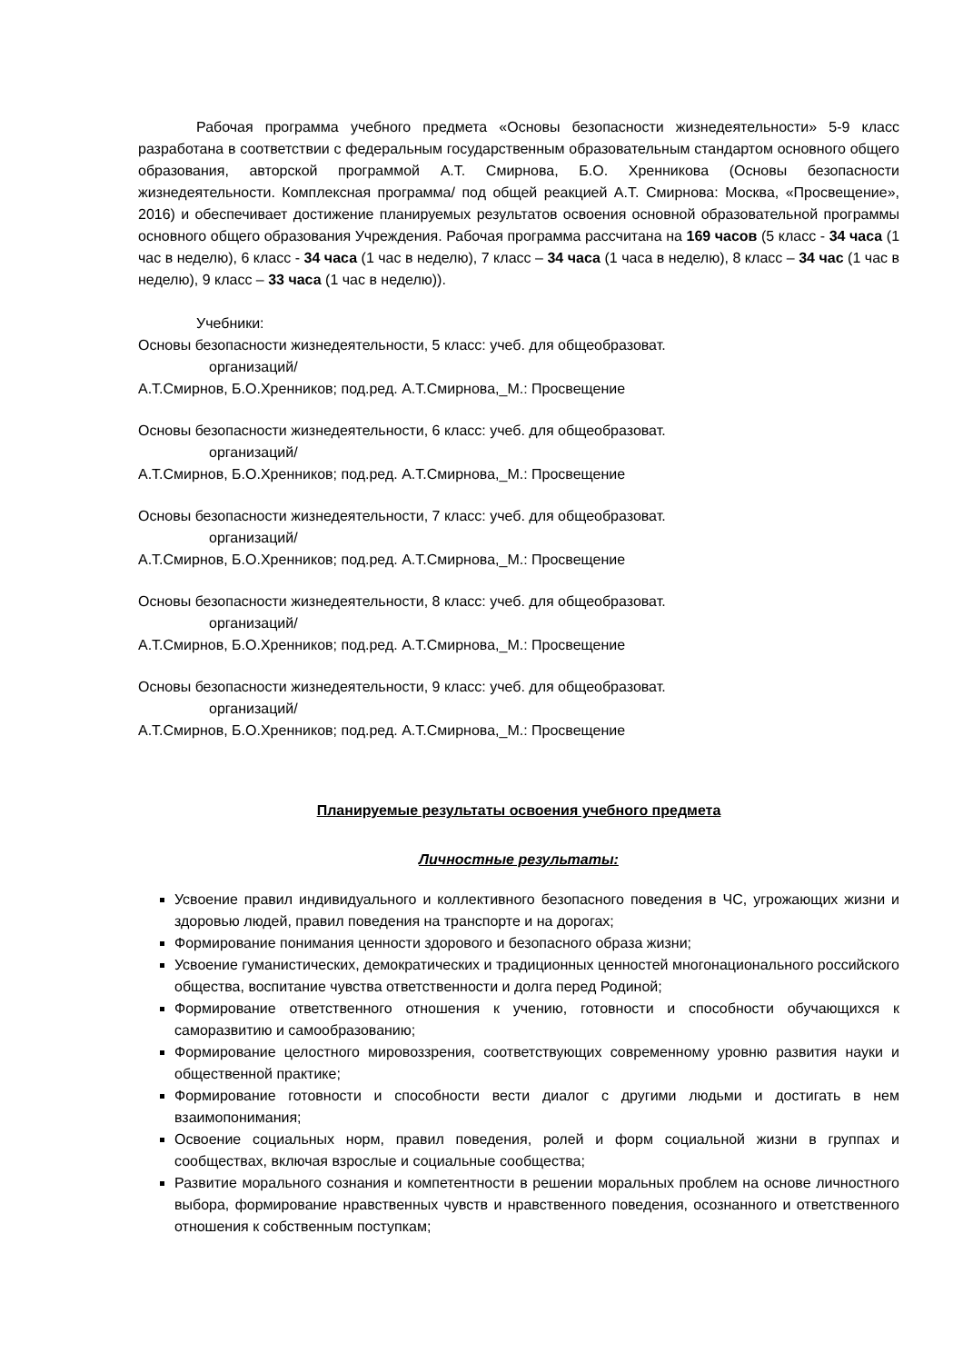Рабочая программа учебного предмета «Основы безопасности жизнедеятельности» 5-9 класс разработана в соответствии с федеральным государственным образовательным стандартом основного общего образования, авторской программой А.Т. Смирнова, Б.О. Хренникова (Основы безопасности жизнедеятельности. Комплексная программа/ под общей реакцией А.Т. Смирнова: Москва, «Просвещение», 2016) и обеспечивает достижение планируемых результатов освоения основной образовательной программы основного общего образования Учреждения. Рабочая программа рассчитана на 169 часов (5 класс - 34 часа (1 час в неделю), 6 класс - 34 часа (1 час в неделю), 7 класс – 34 часа (1 часа в неделю), 8 класс – 34 час (1 час в неделю), 9 класс – 33 часа (1 час в неделю)).
Учебники:
Основы безопасности жизнедеятельности, 5 класс: учеб. для общеобразоват.
организаций/
А.Т.Смирнов, Б.О.Хренников; под.ред. А.Т.Смирнова,_М.: Просвещение
Основы безопасности жизнедеятельности, 6 класс: учеб. для общеобразоват.
организаций/
А.Т.Смирнов, Б.О.Хренников; под.ред. А.Т.Смирнова,_М.: Просвещение
Основы безопасности жизнедеятельности, 7 класс: учеб. для общеобразоват.
организаций/
А.Т.Смирнов, Б.О.Хренников; под.ред. А.Т.Смирнова,_М.: Просвещение
Основы безопасности жизнедеятельности, 8 класс: учеб. для общеобразоват.
организаций/
А.Т.Смирнов, Б.О.Хренников; под.ред. А.Т.Смирнова,_М.: Просвещение
Основы безопасности жизнедеятельности, 9 класс: учеб. для общеобразоват.
организаций/
А.Т.Смирнов, Б.О.Хренников; под.ред. А.Т.Смирнова,_М.: Просвещение
Планируемые результаты освоения учебного предмета
Личностные результаты:
Усвоение правил индивидуального и коллективного безопасного поведения в ЧС, угрожающих жизни и здоровью людей, правил поведения на транспорте и на дорогах;
Формирование понимания ценности здорового и безопасного образа жизни;
Усвоение гуманистических, демократических и традиционных ценностей многонационального российского общества, воспитание чувства ответственности и долга перед Родиной;
Формирование ответственного отношения к учению, готовности и способности обучающихся к саморазвитию и самообразованию;
Формирование целостного мировоззрения, соответствующих современному уровню развития науки и общественной практике;
Формирование готовности и способности вести диалог с другими людьми и достигать в нем взаимопонимания;
Освоение социальных норм, правил поведения, ролей и форм социальной жизни в группах и сообществах, включая взрослые и социальные сообщества;
Развитие морального сознания и компетентности в решении моральных проблем на основе личностного выбора, формирование нравственных чувств и нравственного поведения, осознанного и ответственного отношения к собственным поступкам;